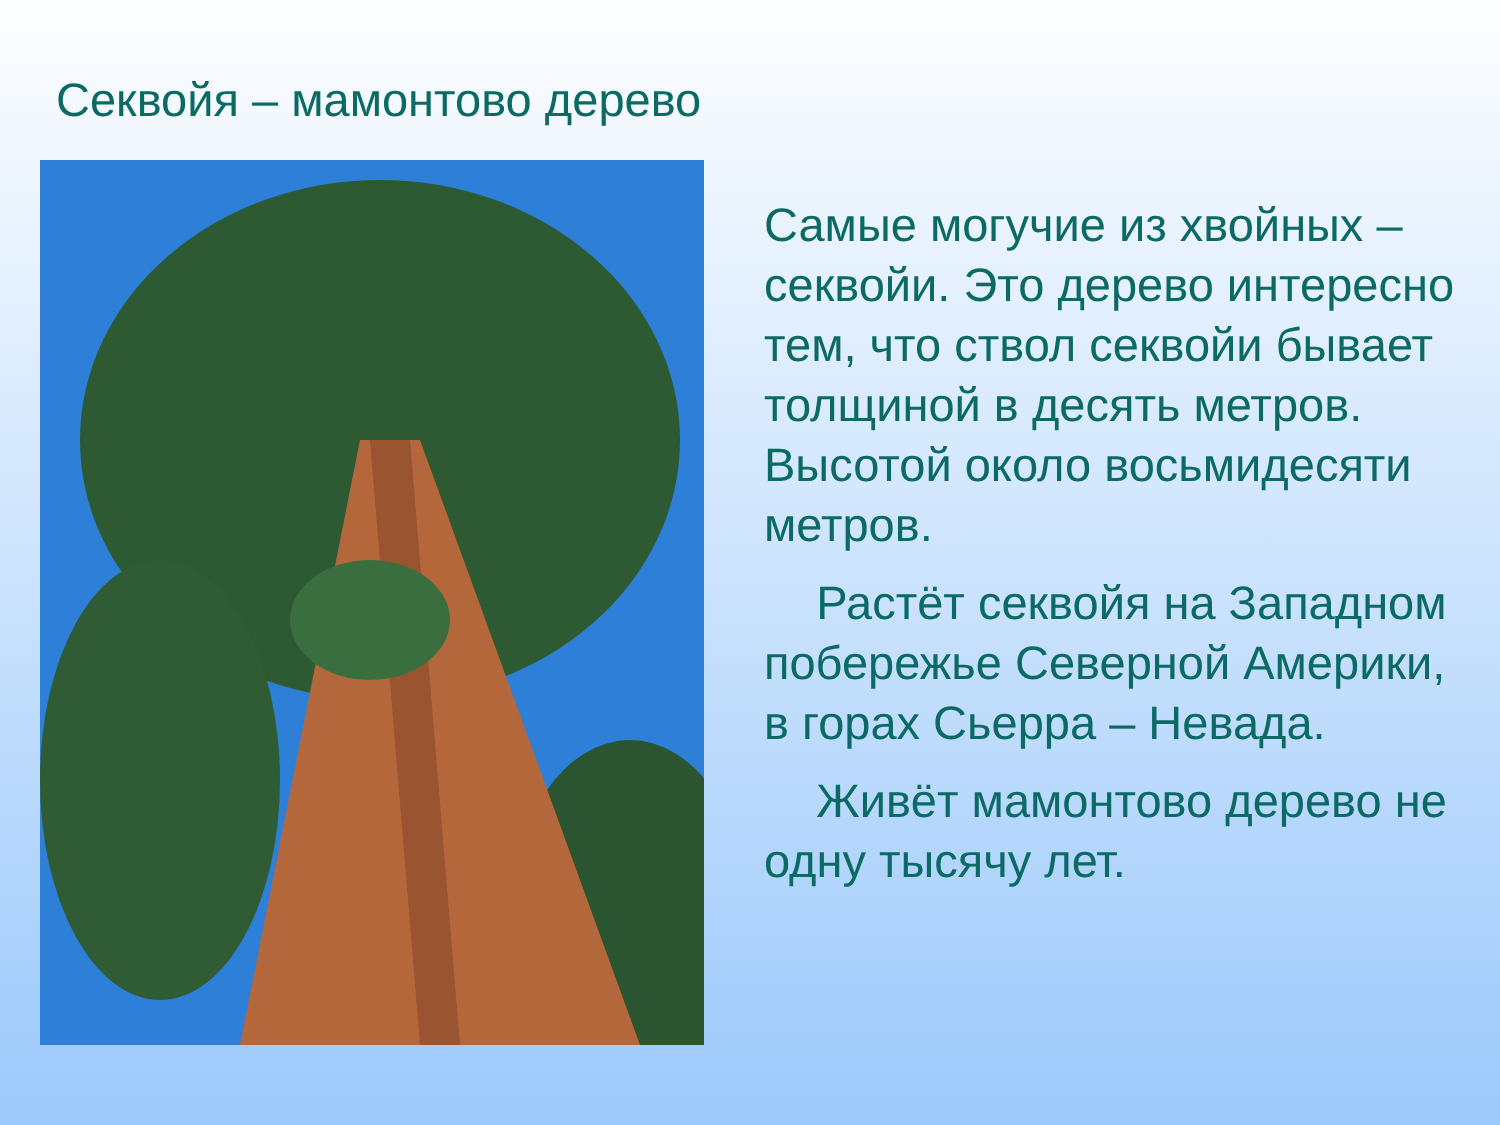Секвойя – мамонтово дерево
Самые могучие из хвойных – секвойи. Это дерево интересно тем, что ствол секвойи бывает толщиной в десять метров. Высотой около восьмидесяти метров.
Растёт секвойя на Западном побережье Северной Америки, в горах Сьерра – Невада.
Живёт мамонтово дерево не одну тысячу лет.